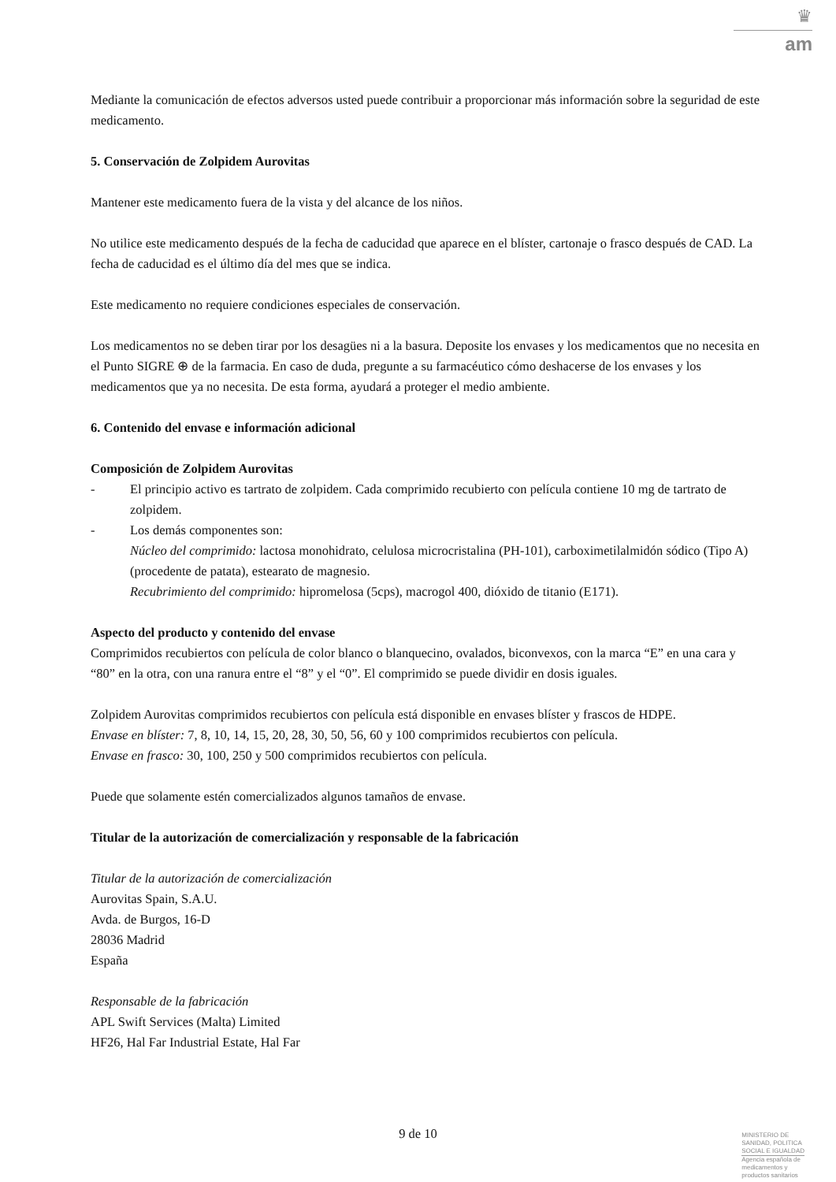♛
am
Mediante la comunicación de efectos adversos usted puede contribuir a proporcionar más información sobre la seguridad de este medicamento.
5. Conservación de Zolpidem Aurovitas
Mantener este medicamento fuera de la vista y del alcance de los niños.
No utilice este medicamento después de la fecha de caducidad que aparece en el blíster, cartonaje o frasco después de CAD. La fecha de caducidad es el último día del mes que se indica.
Este medicamento no requiere condiciones especiales de conservación.
Los medicamentos no se deben tirar por los desagües ni a la basura. Deposite los envases y los medicamentos que no necesita en el Punto SIGRE ⊕ de la farmacia. En caso de duda, pregunte a su farmacéutico cómo deshacerse de los envases y los medicamentos que ya no necesita. De esta forma, ayudará a proteger el medio ambiente.
6. Contenido del envase e información adicional
Composición de Zolpidem Aurovitas
- El principio activo es tartrato de zolpidem. Cada comprimido recubierto con película contiene 10 mg de tartrato de zolpidem.
- Los demás componentes son:
Núcleo del comprimido: lactosa monohidrato, celulosa microcristalina (PH-101), carboximetilalmidón sódico (Tipo A) (procedente de patata), estearato de magnesio.
Recubrimiento del comprimido: hipromelosa (5cps), macrogol 400, dióxido de titanio (E171).
Aspecto del producto y contenido del envase
Comprimidos recubiertos con película de color blanco o blanquecino, ovalados, biconvexos, con la marca “E” en una cara y “80” en la otra, con una ranura entre el “8” y el “0”. El comprimido se puede dividir en dosis iguales.
Zolpidem Aurovitas comprimidos recubiertos con película está disponible en envases blíster y frascos de HDPE.
Envase en blíster: 7, 8, 10, 14, 15, 20, 28, 30, 50, 56, 60 y 100 comprimidos recubiertos con película.
Envase en frasco: 30, 100, 250 y 500 comprimidos recubiertos con película.
Puede que solamente estén comercializados algunos tamaños de envase.
Titular de la autorización de comercialización y responsable de la fabricación
Titular de la autorización de comercialización
Aurovitas Spain, S.A.U.
Avda. de Burgos, 16-D
28036 Madrid
España
Responsable de la fabricación
APL Swift Services (Malta) Limited
HF26, Hal Far Industrial Estate, Hal Far
9 de 10
MINISTERIO DE
SANIDAD, POLITICA
SOCIAL E IGUALDAD
Agencia española de
medicamentos y
productos sanitarios